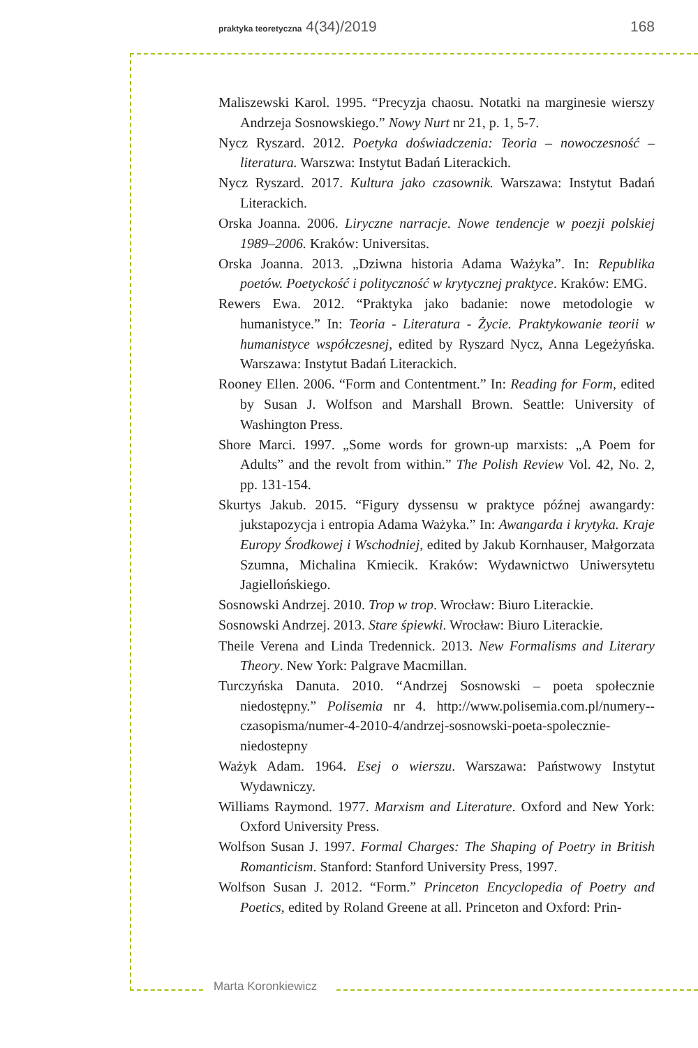praktyka teoretyczna 4(34)/2019 168
Maliszewski Karol. 1995. “Precyzja chaosu. Notatki na marginesie wierszy Andrzeja Sosnowskiego.” Nowy Nurt nr 21, p. 1, 5-7.
Nycz Ryszard. 2012. Poetyka doświadczenia: Teoria – nowoczesność – literatura. Warszwa: Instytut Badań Literackich.
Nycz Ryszard. 2017. Kultura jako czasownik. Warszawa: Instytut Badań Literackich.
Orska Joanna. 2006. Liryczne narracje. Nowe tendencje w poezji polskiej 1989–2006. Kraków: Universitas.
Orska Joanna. 2013. „Dziwna historia Adama Ważyka”. In: Republika poetów. Poetyckość i polityczność w krytycznej praktyce. Kraków: EMG.
Rewers Ewa. 2012. “Praktyka jako badanie: nowe metodologie w humanistyce.” In: Teoria - Literatura - Życie. Praktykowanie teorii w humanistyce współczesnej, edited by Ryszard Nycz, Anna Legeżyńska. Warszawa: Instytut Badań Literackich.
Rooney Ellen. 2006. “Form and Contentment.” In: Reading for Form, edited by Susan J. Wolfson and Marshall Brown. Seattle: University of Washington Press.
Shore Marci. 1997. „Some words for grown-up marxists: „A Poem for Adults” and the revolt from within.” The Polish Review Vol. 42, No. 2, pp. 131-154.
Skurtys Jakub. 2015. “Figury dyssensu w praktyce późnej awangardy: jukstapozycja i entropia Adama Ważyka.” In: Awangarda i krytyka. Kraje Europy Środkowej i Wschodniej, edited by Jakub Kornhauser, Małgorzata Szumna, Michalina Kmiecik. Kraków: Wydawnictwo Uniwersytetu Jagiellońskiego.
Sosnowski Andrzej. 2010. Trop w trop. Wrocław: Biuro Literackie.
Sosnowski Andrzej. 2013. Stare śpiewki. Wrocław: Biuro Literackie.
Theile Verena and Linda Tredennick. 2013. New Formalisms and Literary Theory. New York: Palgrave Macmillan.
Turczyńska Danuta. 2010. “Andrzej Sosnowski – poeta społecznie niedostępny.” Polisemia nr 4. http://www.polisemia.com.pl/numery--czasopisma/numer-4-2010-4/andrzej-sosnowski-poeta-spolecznie-niedostepny
Ważyk Adam. 1964. Esej o wierszu. Warszawa: Państwowy Instytut Wydawniczy.
Williams Raymond. 1977. Marxism and Literature. Oxford and New York: Oxford University Press.
Wolfson Susan J. 1997. Formal Charges: The Shaping of Poetry in British Romanticism. Stanford: Stanford University Press, 1997.
Wolfson Susan J. 2012. “Form.” Princeton Encyclopedia of Poetry and Poetics, edited by Roland Greene at all. Princeton and Oxford: Prin-
Marta Koronkiewicz